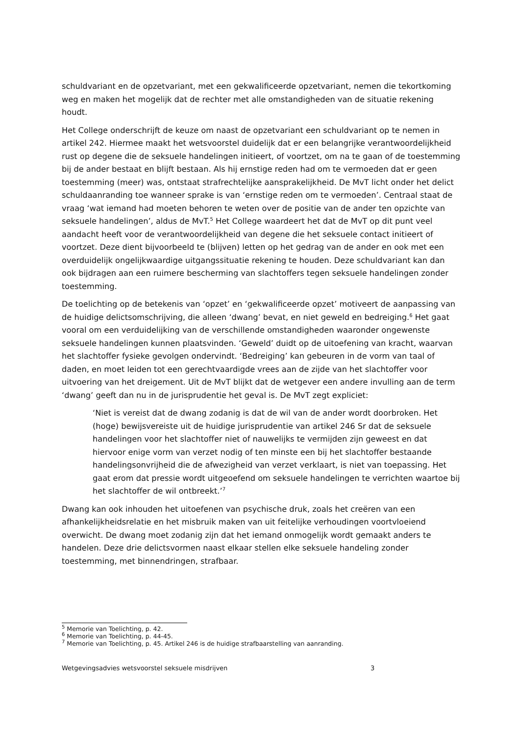schuldvariant en de opzetvariant, met een gekwalificeerde opzetvariant, nemen die tekortkoming weg en maken het mogelijk dat de rechter met alle omstandigheden van de situatie rekening houdt.
Het College onderschrijft de keuze om naast de opzetvariant een schuldvariant op te nemen in artikel 242. Hiermee maakt het wetsvoorstel duidelijk dat er een belangrijke verantwoordelijkheid rust op degene die de seksuele handelingen initieert, of voortzet, om na te gaan of de toestemming bij de ander bestaat en blijft bestaan. Als hij ernstige reden had om te vermoeden dat er geen toestemming (meer) was, ontstaat strafrechtelijke aansprakelijkheid. De MvT licht onder het delict schuldaanranding toe wanneer sprake is van ‘ernstige reden om te vermoeden’. Centraal staat de vraag ‘wat iemand had moeten behoren te weten over de positie van de ander ten opzichte van seksuele handelingen’, aldus de MvT.<sup>5</sup> Het College waardeert het dat de MvT op dit punt veel aandacht heeft voor de verantwoordelijkheid van degene die het seksuele contact initieert of voortzet. Deze dient bijvoorbeeld te (blijven) letten op het gedrag van de ander en ook met een overduidelijk ongelijkwaardige uitgangssituatie rekening te houden. Deze schuldvariant kan dan ook bijdragen aan een ruimere bescherming van slachtoffers tegen seksuele handelingen zonder toestemming.
De toelichting op de betekenis van ‘opzet’ en ‘gekwalificeerde opzet’ motiveert de aanpassing van de huidige delictsomschrijving, die alleen ‘dwang’ bevat, en niet geweld en bedreiging.<sup>6</sup> Het gaat vooral om een verduidelijking van de verschillende omstandigheden waaronder ongewenste seksuele handelingen kunnen plaatsvinden. ‘Geweld’ duidt op de uitoefening van kracht, waarvan het slachtoffer fysieke gevolgen ondervindt. ‘Bedreiging’ kan gebeuren in de vorm van taal of daden, en moet leiden tot een gerechtvaardigde vrees aan de zijde van het slachtoffer voor uitvoering van het dreigement. Uit de MvT blijkt dat de wetgever een andere invulling aan de term ‘dwang’ geeft dan nu in de jurisprudentie het geval is. De MvT zegt expliciet:
‘Niet is vereist dat de dwang zodanig is dat de wil van de ander wordt doorbroken. Het (hoge) bewijsvereiste uit de huidige jurisprudentie van artikel 246 Sr dat de seksuele handelingen voor het slachtoffer niet of nauwelijks te vermijden zijn geweest en dat hiervoor enige vorm van verzet nodig of ten minste een bij het slachtoffer bestaande handelingsonvrijheid die de afwezigheid van verzet verklaart, is niet van toepassing. Het gaat erom dat pressie wordt uitgeoefend om seksuele handelingen te verrichten waartoe bij het slachtoffer de wil ontbreekt.’<sup>7</sup>
Dwang kan ook inhouden het uitoefenen van psychische druk, zoals het creëren van een afhankelijkheidsrelatie en het misbruik maken van uit feitelijke verhoudingen voortvloeiend overwicht. De dwang moet zodanig zijn dat het iemand onmogelijk wordt gemaakt anders te handelen. Deze drie delictsvormen naast elkaar stellen elke seksuele handeling zonder toestemming, met binnendringen, strafbaar.
<sup>5</sup> Memorie van Toelichting, p. 42.
<sup>6</sup> Memorie van Toelichting, p. 44-45.
<sup>7</sup> Memorie van Toelichting, p. 45. Artikel 246 is de huidige strafbaarstelling van aanranding.
Wetgevingsadvies wetsvoorstel seksuele misdrijven 3